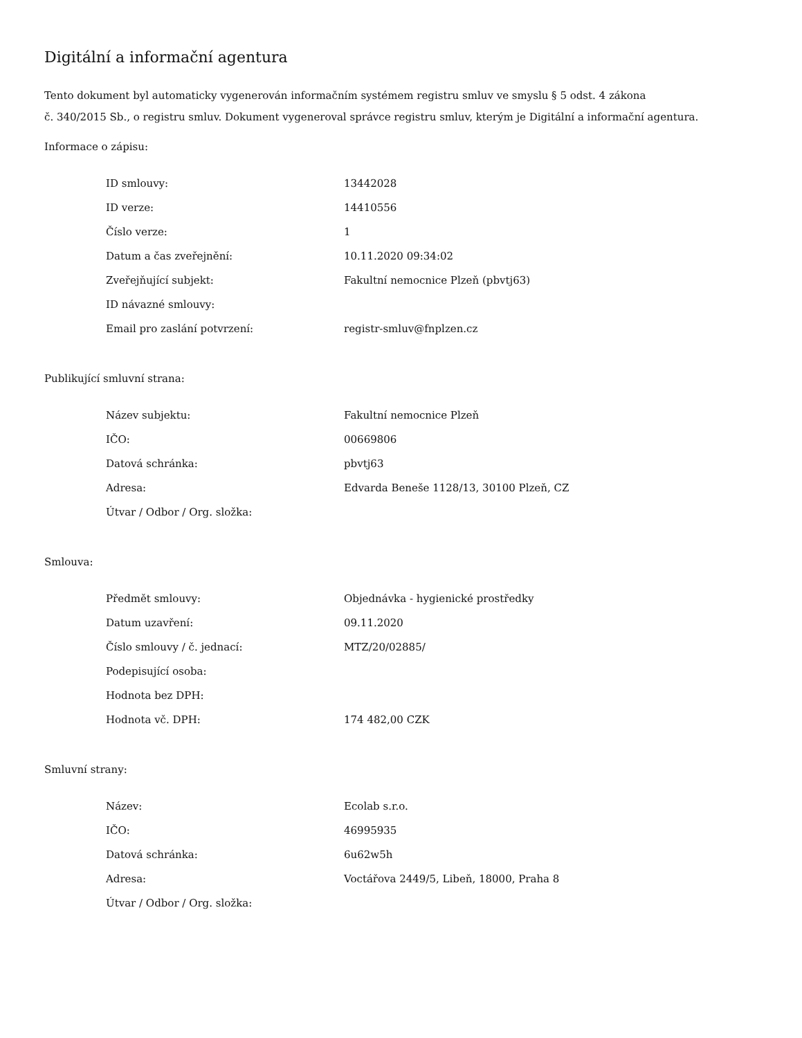Digitální a informační agentura
Tento dokument byl automaticky vygenerován informačním systémem registru smluv ve smyslu § 5 odst. 4 zákona
č. 340/2015 Sb., o registru smluv. Dokument vygeneroval správce registru smluv, kterým je Digitální a informační agentura.
Informace o zápisu:
| ID smlouvy: | 13442028 |
| ID verze: | 14410556 |
| Číslo verze: | 1 |
| Datum a čas zveřejnění: | 10.11.2020 09:34:02 |
| Zveřejňující subjekt: | Fakultní nemocnice Plzeň (pbvtj63) |
| ID návazné smlouvy: | |
| Email pro zaslání potvrzení: | registr-smluv@fnplzen.cz |
Publikující smluvní strana:
| Název subjektu: | Fakultní nemocnice Plzeň |
| IČO: | 00669806 |
| Datová schránka: | pbvtj63 |
| Adresa: | Edvarda Beneše 1128/13, 30100 Plzeň, CZ |
| Útvar / Odbor / Org. složka: | |
Smlouva:
| Předmět smlouvy: | Objednávka - hygienické prostředky |
| Datum uzavření: | 09.11.2020 |
| Číslo smlouvy / č. jednací: | MTZ/20/02885/ |
| Podepisující osoba: | |
| Hodnota bez DPH: | |
| Hodnota vč. DPH: | 174 482,00 CZK |
Smluvní strany:
| Název: | Ecolab s.r.o. |
| IČO: | 46995935 |
| Datová schránka: | 6u62w5h |
| Adresa: | Voctářova 2449/5, Libeň, 18000, Praha 8 |
| Útvar / Odbor / Org. složka: | |